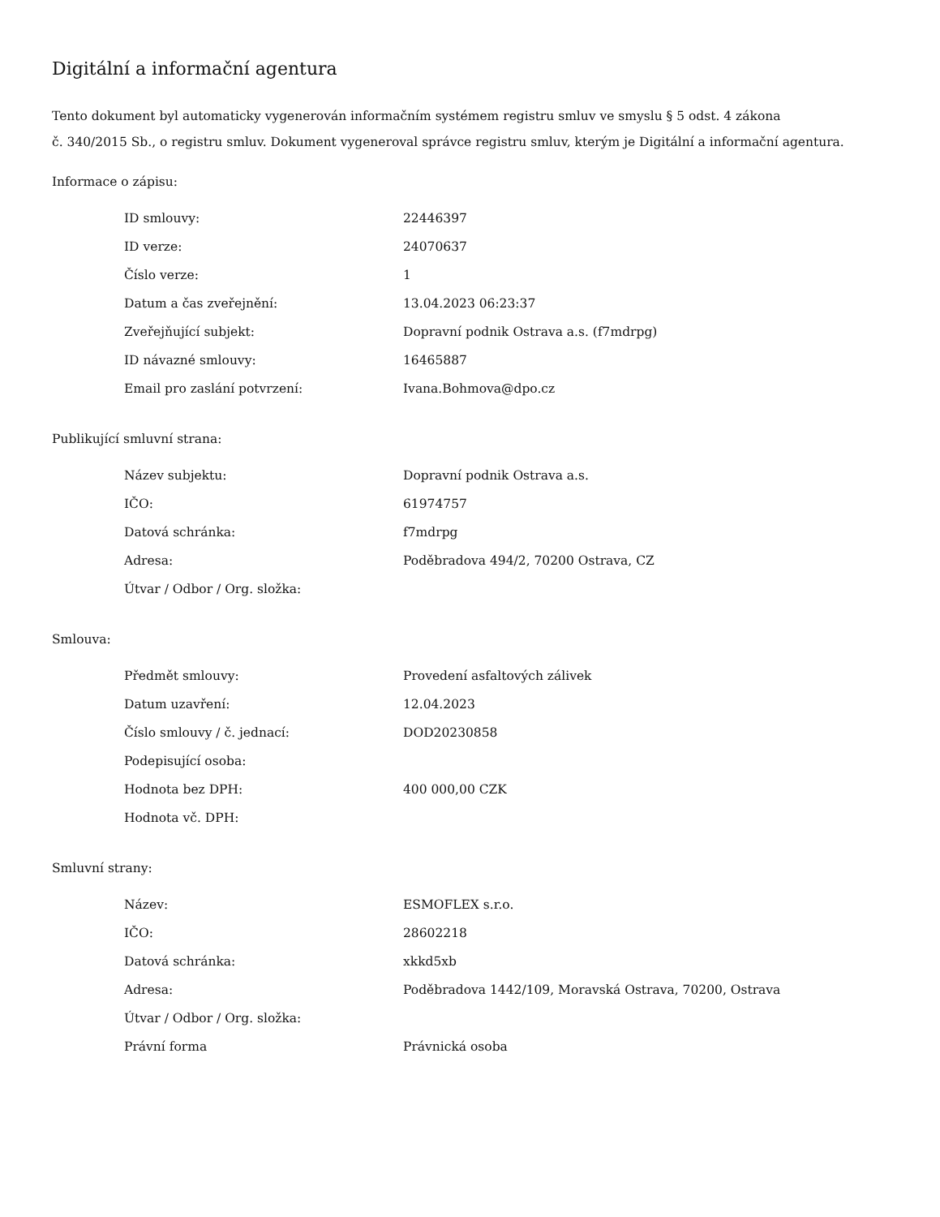Digitální a informační agentura
Tento dokument byl automaticky vygenerován informačním systémem registru smluv ve smyslu § 5 odst. 4 zákona
č. 340/2015 Sb., o registru smluv. Dokument vygeneroval správce registru smluv, kterým je Digitální a informační agentura.
Informace o zápisu:
| ID smlouvy: | 22446397 |
| ID verze: | 24070637 |
| Číslo verze: | 1 |
| Datum a čas zveřejnění: | 13.04.2023 06:23:37 |
| Zveřejňující subjekt: | Dopravní podnik Ostrava a.s. (f7mdrpg) |
| ID návazné smlouvy: | 16465887 |
| Email pro zaslání potvrzení: | Ivana.Bohmova@dpo.cz |
Publikující smluvní strana:
| Název subjektu: | Dopravní podnik Ostrava a.s. |
| IČO: | 61974757 |
| Datová schránka: | f7mdrpg |
| Adresa: | Poděbradova 494/2, 70200 Ostrava, CZ |
| Útvar / Odbor / Org. složka: | |
Smlouva:
| Předmět smlouvy: | Provedení asfaltových zálivek |
| Datum uzavření: | 12.04.2023 |
| Číslo smlouvy / č. jednací: | DOD20230858 |
| Podepisující osoba: | |
| Hodnota bez DPH: | 400 000,00 CZK |
| Hodnota vč. DPH: | |
Smluvní strany:
| Název: | ESMOFLEX s.r.o. |
| IČO: | 28602218 |
| Datová schránka: | xkkd5xb |
| Adresa: | Poděbradova 1442/109, Moravská Ostrava, 70200, Ostrava |
| Útvar / Odbor / Org. složka: | |
| Právní forma | Právnická osoba |